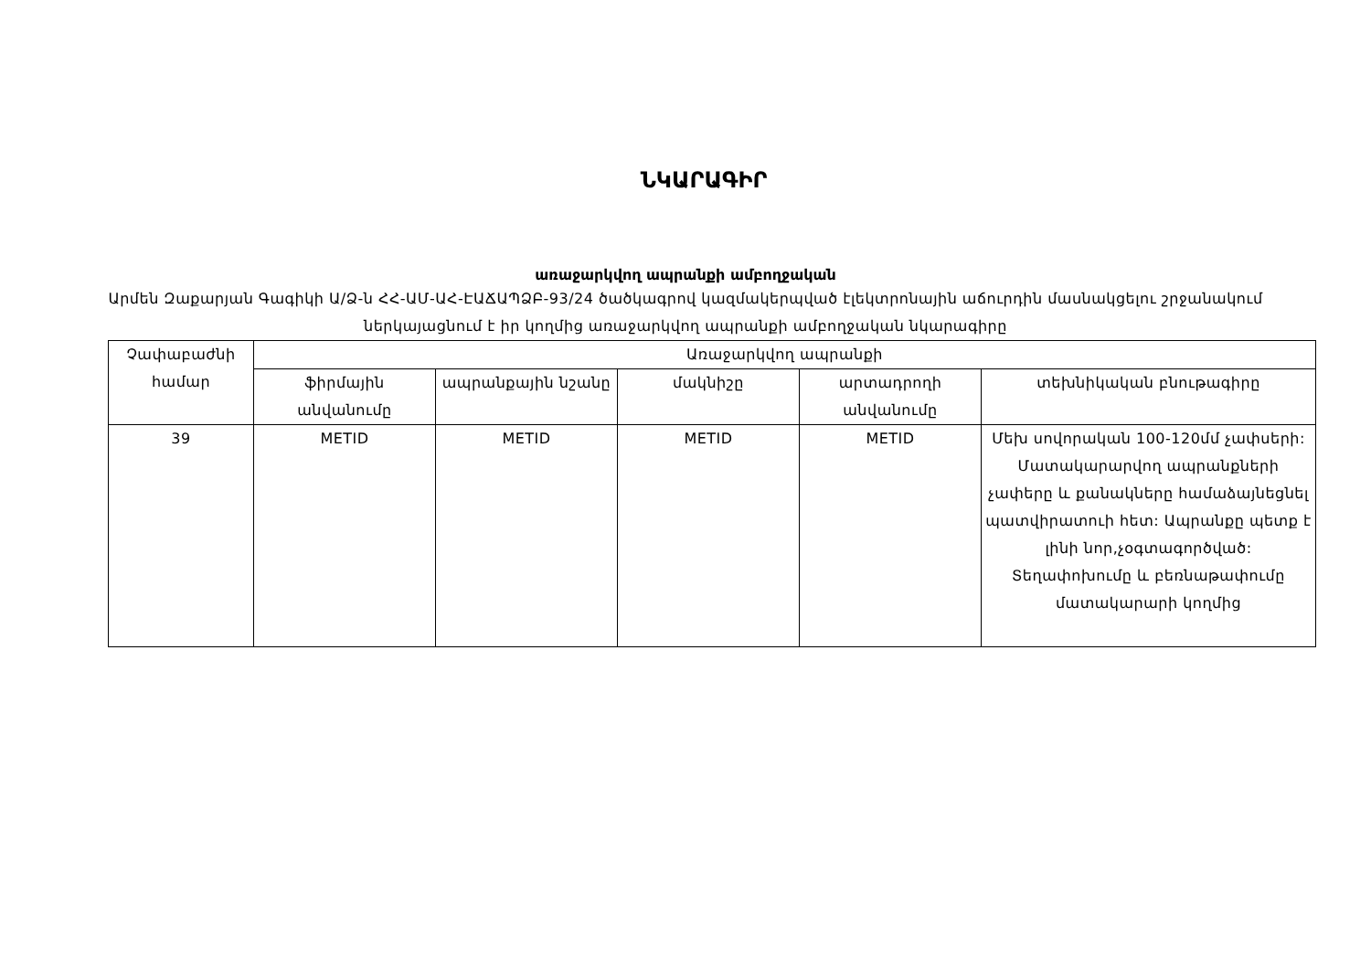ՆԿԱՐԱԳԻՐ
առաջարկվող ապրանքի ամբողջական
Արմեն Զաքարյան Գագիկի Ա/Ձ-ն ՀՀ-ԱՄ-ԱՀ-ԷԱՃԱՊՁԲ-93/24 ծածկագրով կազմակերպված էլեկտրոնային աճուրդին մասնակցելու շրջանակում ներկայացնում է իր կողմից առաջարկվող ապրանքի ամբողջական նկարագիրը
| Չափաբաժնի համար | Առաջարկվող ապրանքի | | | | |
| --- | --- | --- | --- | --- | --- |
| | ֆիրմային անվանումը | ապրանքային նշանը | մակնիշը | արտադրողի անվանումը | տեխնիկական բնութագիրը |
| 39 | METID | METID | METID | METID | Մեխ սովորական 100-120մմ չափսերի: Մատակարարվող ապրանքների չափերը և քանակները համաձայնեցնել պատվիրատուի հետ: Ապրանքը պետք է լինի նոր,չօգտագործված: Տեղափոխումը և բեռնաթափումը մատակարարի կողմից |